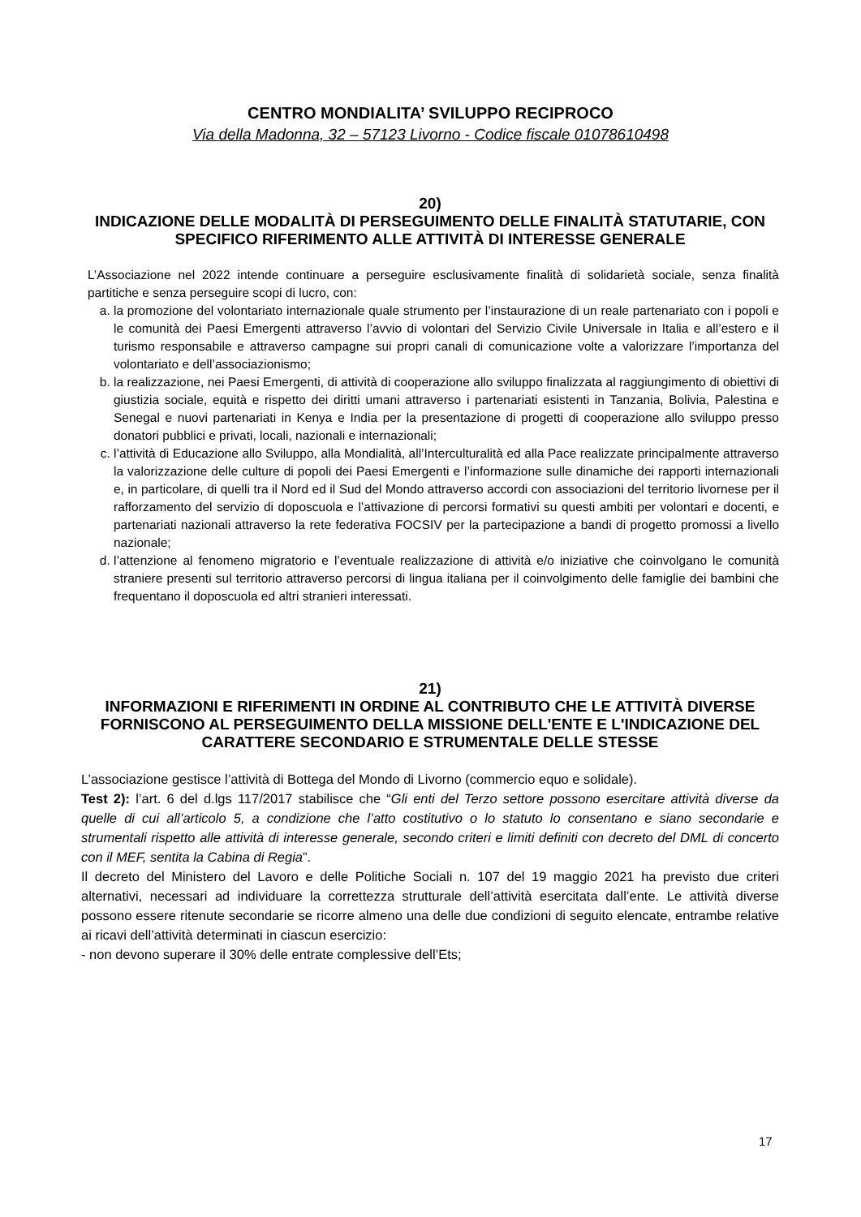CENTRO MONDIALITA’ SVILUPPO RECIPROCO
Via della Madonna, 32 – 57123 Livorno - Codice fiscale 01078610498
20)
INDICAZIONE DELLE MODALITÀ DI PERSEGUIMENTO DELLE FINALITÀ STATUTARIE, CON SPECIFICO RIFERIMENTO ALLE ATTIVITÀ DI INTERESSE GENERALE
L’Associazione nel 2022 intende continuare a perseguire esclusivamente finalità di solidarietà sociale, senza finalità partitiche e senza perseguire scopi di lucro, con:
a. la promozione del volontariato internazionale quale strumento per l’instaurazione di un reale partenariato con i popoli e le comunità dei Paesi Emergenti attraverso l’avvio di volontari del Servizio Civile Universale in Italia e all’estero e il turismo responsabile e attraverso campagne sui propri canali di comunicazione volte a valorizzare l’importanza del volontariato e dell’associazionismo;
b. la realizzazione, nei Paesi Emergenti, di attività di cooperazione allo sviluppo finalizzata al raggiungimento di obiettivi di giustizia sociale, equità e rispetto dei diritti umani attraverso i partenariati esistenti in Tanzania, Bolivia, Palestina e Senegal e nuovi partenariati in Kenya e India per la presentazione di progetti di cooperazione allo sviluppo presso donatori pubblici e privati, locali, nazionali e internazionali;
c. l’attività di Educazione allo Sviluppo, alla Mondialità, all’Interculturalità ed alla Pace realizzate principalmente attraverso la valorizzazione delle culture di popoli dei Paesi Emergenti e l’informazione sulle dinamiche dei rapporti internazionali e, in particolare, di quelli tra il Nord ed il Sud del Mondo attraverso accordi con associazioni del territorio livornese per il rafforzamento del servizio di doposcuola e l’attivazione di percorsi formativi su questi ambiti per volontari e docenti, e partenariati nazionali attraverso la rete federativa FOCSIV per la partecipazione a bandi di progetto promossi a livello nazionale;
d. l’attenzione al fenomeno migratorio e l’eventuale realizzazione di attività e/o iniziative che coinvolgano le comunità straniere presenti sul territorio attraverso percorsi di lingua italiana per il coinvolgimento delle famiglie dei bambini che frequentano il doposcuola ed altri stranieri interessati.
21)
INFORMAZIONI E RIFERIMENTI IN ORDINE AL CONTRIBUTO CHE LE ATTIVITÀ DIVERSE FORNISCONO AL PERSEGUIMENTO DELLA MISSIONE DELL'ENTE E L'INDICAZIONE DEL CARATTERE SECONDARIO E STRUMENTALE DELLE STESSE
L’associazione gestisce l’attività di Bottega del Mondo di Livorno (commercio equo e solidale).
Test 2): l’art. 6 del d.lgs 117/2017 stabilisce che “Gli enti del Terzo settore possono esercitare attività diverse da quelle di cui all’articolo 5, a condizione che l’atto costitutivo o lo statuto lo consentano e siano secondarie e strumentali rispetto alle attività di interesse generale, secondo criteri e limiti definiti con decreto del DML di concerto con il MEF, sentita la Cabina di Regia”.
Il decreto del Ministero del Lavoro e delle Politiche Sociali n. 107 del 19 maggio 2021 ha previsto due criteri alternativi, necessari ad individuare la correttezza strutturale dell’attività esercitata dall’ente. Le attività diverse possono essere ritenute secondarie se ricorre almeno una delle due condizioni di seguito elencate, entrambe relative ai ricavi dell’attività determinati in ciascun esercizio:
- non devono superare il 30% delle entrate complessive dell’Ets;
17